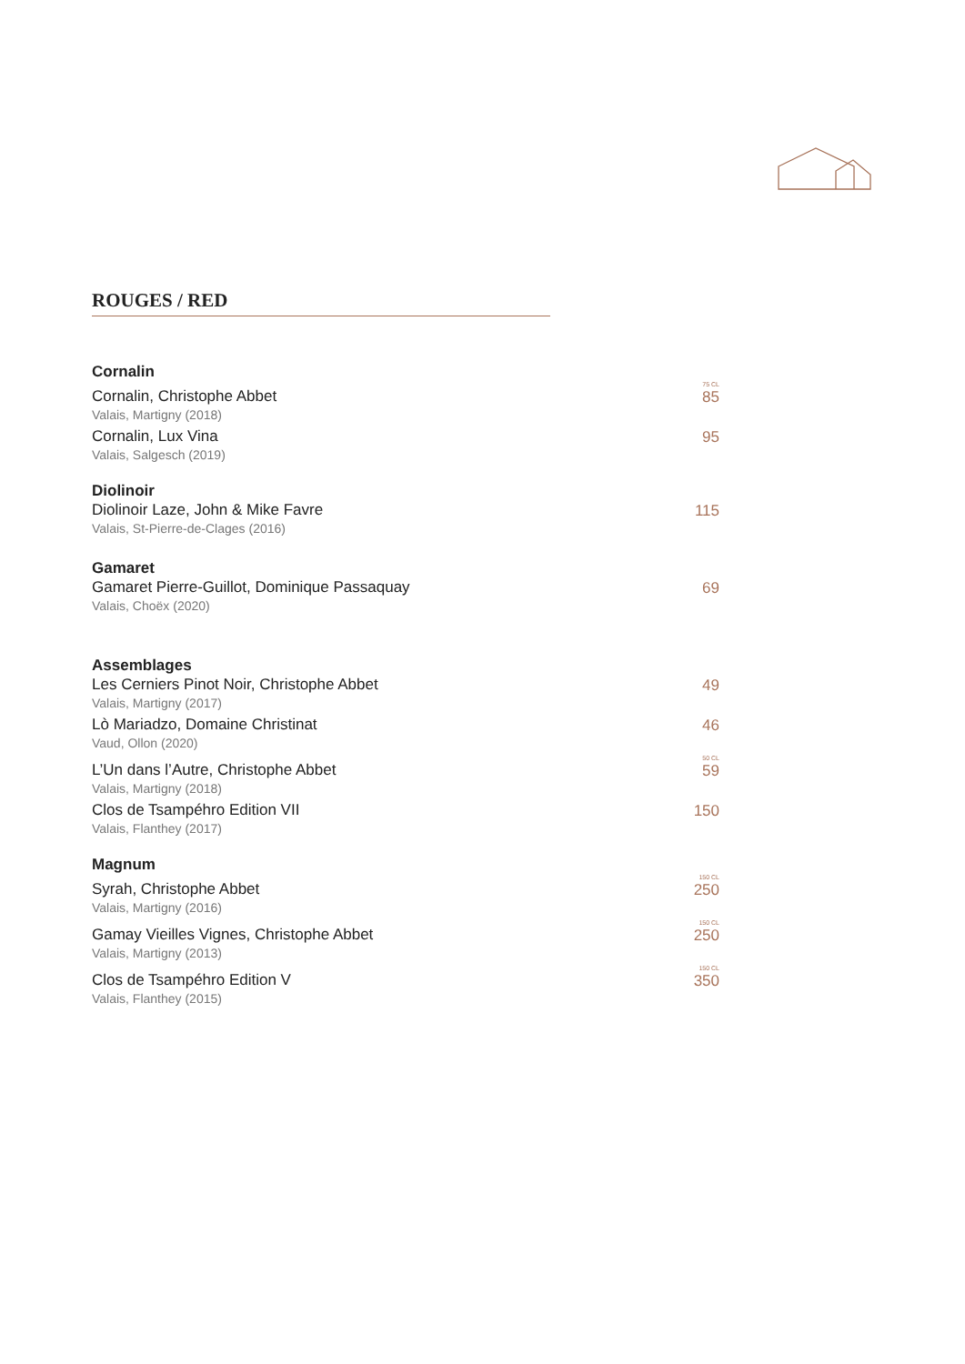ROUGES / RED
Cornalin
Cornalin, Christophe Abbet
75 CL
85
Valais, Martigny (2018)
Cornalin, Lux Vina
95
Valais, Salgesch (2019)
Diolinoir
Diolinoir Laze, John & Mike Favre
115
Valais, St-Pierre-de-Clages (2016)
Gamaret
Gamaret Pierre-Guillot, Dominique Passaquay
69
Valais, Choëx (2020)
Assemblages
Les Cerniers Pinot Noir, Christophe Abbet
49
Valais, Martigny (2017)
Lò Mariadzo, Domaine Christinat
46
Vaud, Ollon (2020)
L’Un dans l’Autre, Christophe Abbet
50 CL
59
Valais, Martigny (2018)
Clos de Tsampéhro Edition VII
150
Valais, Flanthey (2017)
Magnum
Syrah, Christophe Abbet
150 CL
250
Valais, Martigny (2016)
Gamay Vieilles Vignes, Christophe Abbet
150 CL
250
Valais, Martigny (2013)
Clos de Tsampéhro Edition V
150 CL
350
Valais, Flanthey (2015)